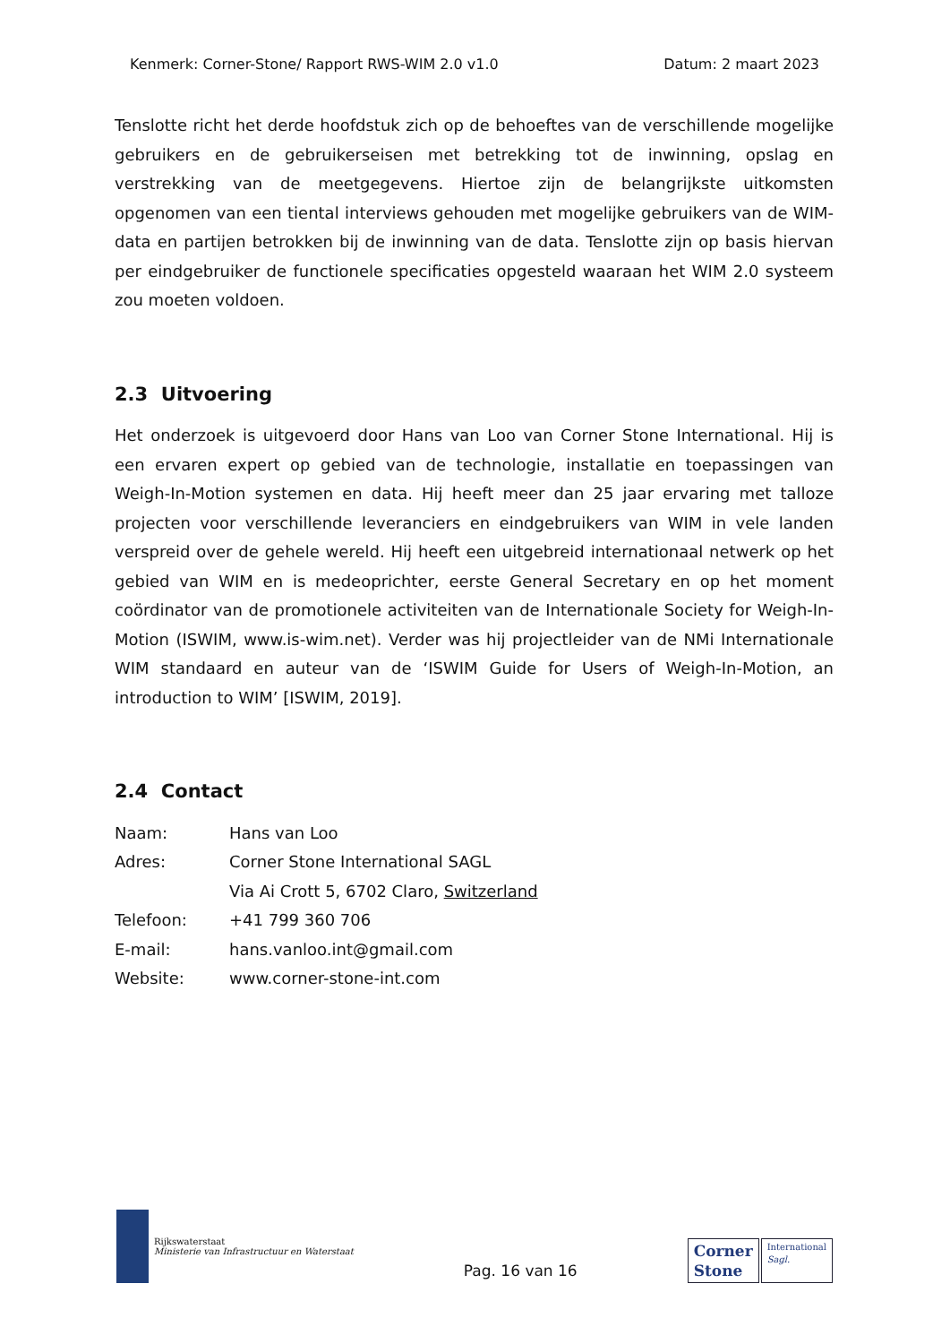Kenmerk: Corner-Stone/ Rapport RWS-WIM 2.0 v1.0 Datum: 2 maart 2023
Tenslotte richt het derde hoofdstuk zich op de behoeftes van de verschillende mogelijke gebruikers en de gebruikerseisen met betrekking tot de inwinning, opslag en verstrekking van de meetgegevens. Hiertoe zijn de belangrijkste uitkomsten opgenomen van een tiental interviews gehouden met mogelijke gebruikers van de WIM-data en partijen betrokken bij de inwinning van de data. Tenslotte zijn op basis hiervan per eindgebruiker de functionele specificaties opgesteld waaraan het WIM 2.0 systeem zou moeten voldoen.
2.3 Uitvoering
Het onderzoek is uitgevoerd door Hans van Loo van Corner Stone International. Hij is een ervaren expert op gebied van de technologie, installatie en toepassingen van Weigh-In-Motion systemen en data. Hij heeft meer dan 25 jaar ervaring met talloze projecten voor verschillende leveranciers en eindgebruikers van WIM in vele landen verspreid over de gehele wereld. Hij heeft een uitgebreid internationaal netwerk op het gebied van WIM en is medeoprichter, eerste General Secretary en op het moment coördinator van de promotionele activiteiten van de Internationale Society for Weigh-In-Motion (ISWIM, www.is-wim.net). Verder was hij projectleider van de NMi Internationale WIM standaard en auteur van de ‘ISWIM Guide for Users of Weigh-In-Motion, an introduction to WIM’ [ISWIM, 2019].
2.4 Contact
| Naam: | Hans van Loo |
| Adres: | Corner Stone International SAGL |
| | Via Ai Crott 5, 6702 Claro, Switzerland |
| Telefoon: | +41 799 360 706 |
| E-mail: | hans.vanloo.int@gmail.com |
| Website: | www.corner-stone-int.com |
Rijkswaterstaat
Ministerie van Infrastructuur en Waterstaat
Pag. 16 van 16
Corner
Stone
International
Sagl.